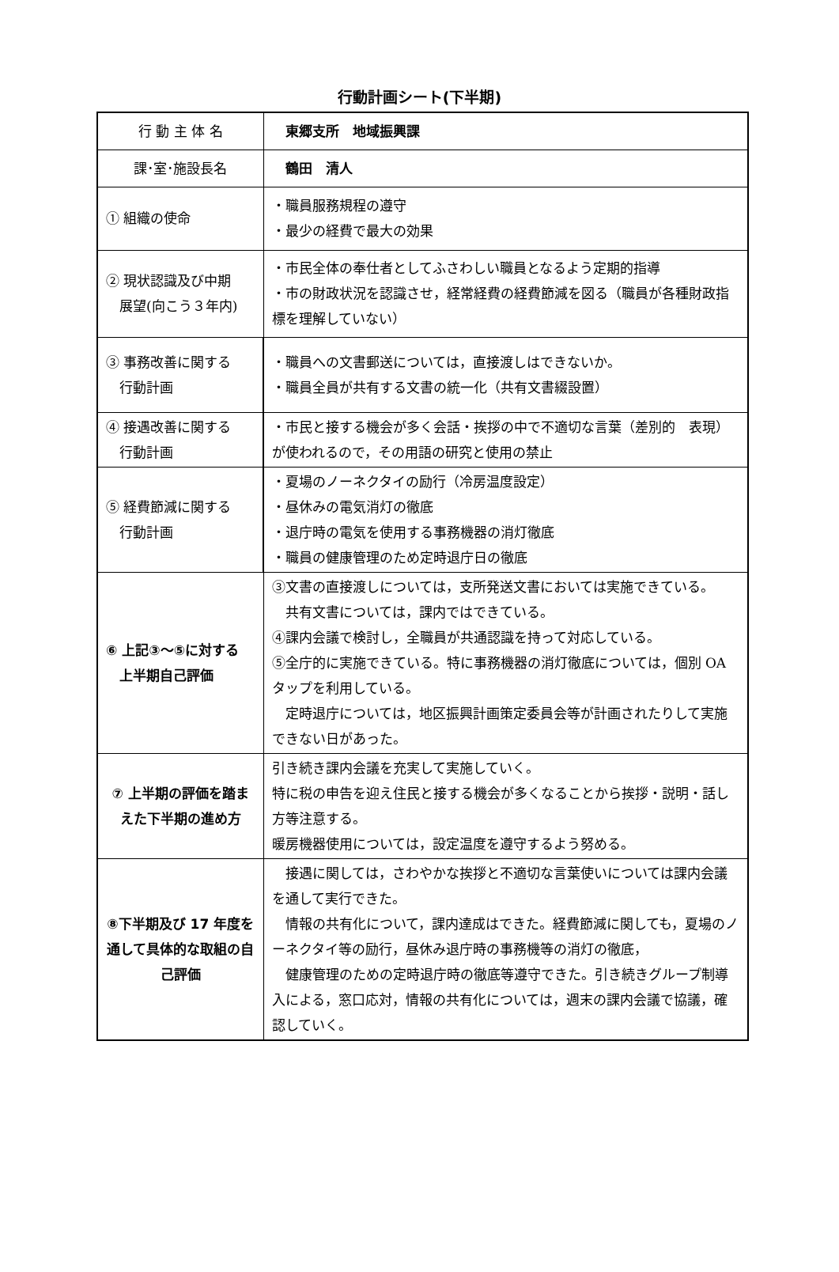行動計画シート(下半期)
| 行 動 主 体 名 | 東郷支所 地域振興課 |
| 課･室･施設長名 | 鶴田 清人 |
| ① 組織の使命 | ・職員服務規程の遵守 ・最少の経費で最大の効果 |
| ② 現状認識及び中期 展望(向こう３年内) | ・市民全体の奉仕者としてふさわしい職員となるよう定期的指導 ・市の財政状況を認識させ，経常経費の経費節減を図る（職員が各種財政指標を理解していない） |
| ③ 事務改善に関する 行動計画 | ・職員への文書郵送については，直接渡しはできないか。 ・職員全員が共有する文書の統一化（共有文書綴設置） |
| ④ 接遇改善に関する 行動計画 | ・市民と接する機会が多く会話・挨拶の中で不適切な言葉（差別的 表現）が使われるので，その用語の研究と使用の禁止 |
| ⑤ 経費節減に関する 行動計画 | ・夏場のノーネクタイの励行（冷房温度設定） ・昼休みの電気消灯の徹底 ・退庁時の電気を使用する事務機器の消灯徹底 ・職員の健康管理のため定時退庁日の徹底 |
| ⑥ 上記③～⑤に対する 上半期自己評価 | ③文書の直接渡しについては，支所発送文書においては実施できている。 共有文書については，課内ではできている。 ④課内会議で検討し，全職員が共通認識を持って対応している。 ⑤全庁的に実施できている。特に事務機器の消灯徹底については，個別 OA タップを利用している。 定時退庁については，地区振興計画策定委員会等が計画されたりして実施できない日があった。 |
| ⑦ 上半期の評価を踏まえた下半期の進め方 | 引き続き課内会議を充実して実施していく。 特に税の申告を迎え住民と接する機会が多くなることから挨拶・説明・話し方等注意する。 暖房機器使用については，設定温度を遵守するよう努める。 |
| ⑧下半期及び 17 年度を通して具体的な取組の自己評価 | 接遇に関しては，さわやかな挨拶と不適切な言葉使いについては課内会議を通して実行できた。 情報の共有化について，課内達成はできた。経費節減に関しても，夏場のノーネクタイ等の励行，昼休み退庁時の事務機等の消灯の徹底， 健康管理のための定時退庁時の徹底等遵守できた。引き続きグループ制導入による，窓口応対，情報の共有化については，週末の課内会議で協議，確認していく。 |